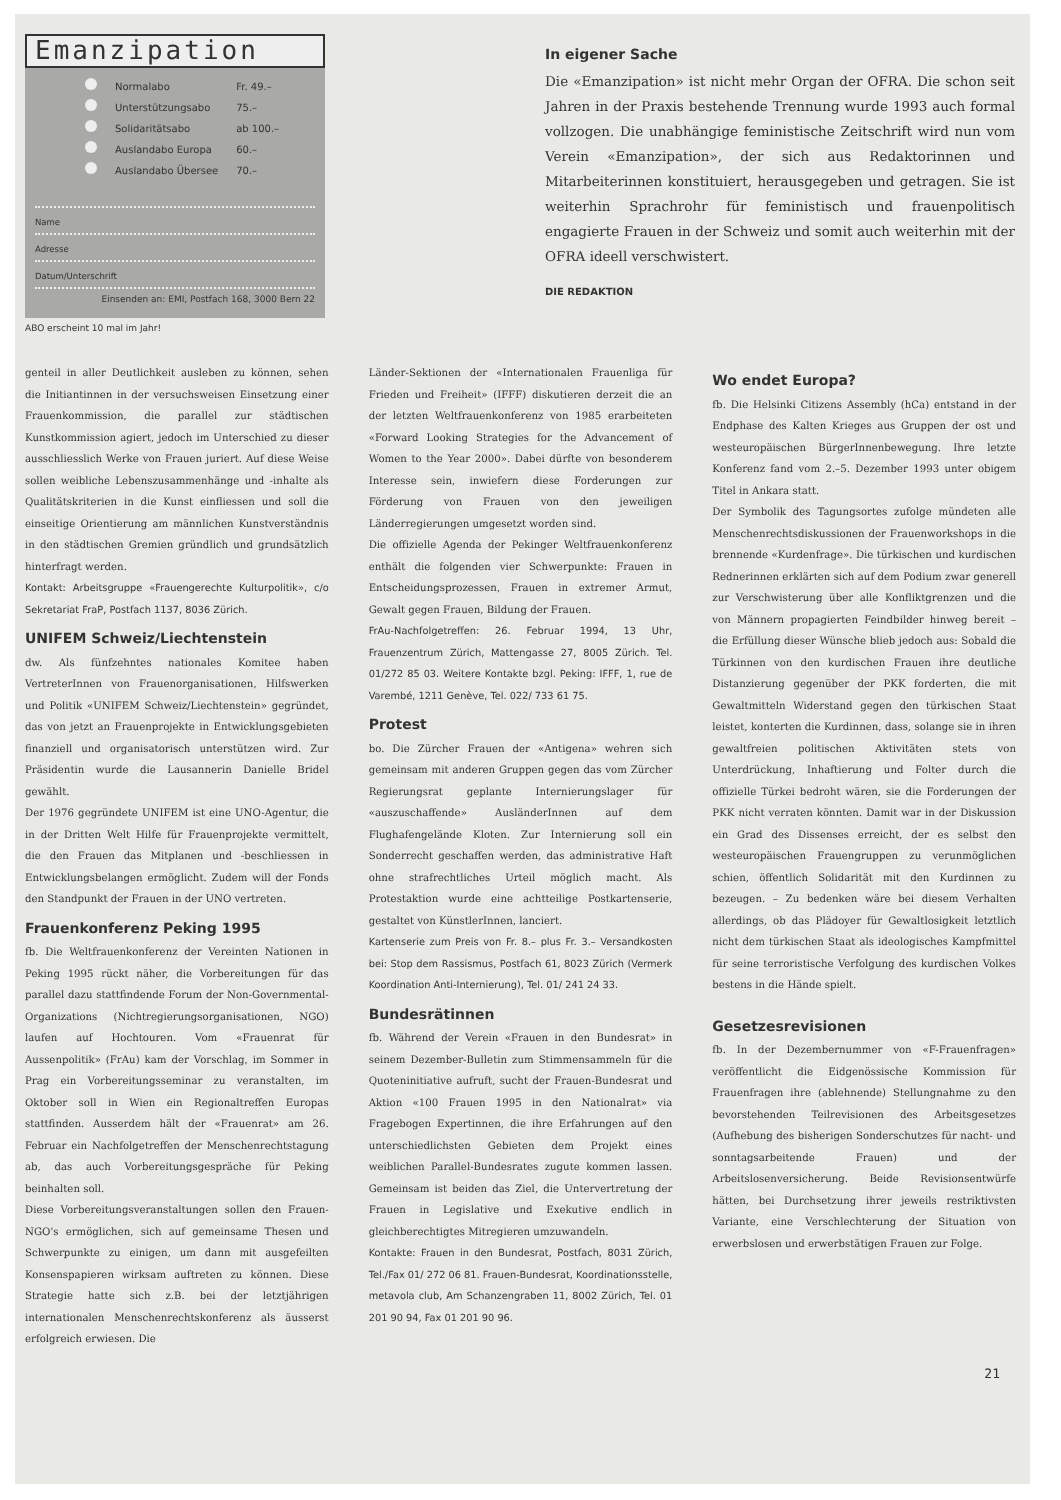Emanzipation
| | Normalabo | Fr. 49.– |
| | Unterstützungsabo | 75.– |
| | Solidaritätsabo | ab 100.– |
| | Auslandabo Europa | 60.– |
| | Auslandabo Übersee | 70.– |
Name
Adresse
Datum/Unterschrift
Einsenden an: EMI, Postfach 168, 3000 Bern 22
ABO erscheint 10 mal im Jahr!
In eigener Sache
Die «Emanzipation» ist nicht mehr Organ der OFRA. Die schon seit Jahren in der Praxis bestehende Trennung wurde 1993 auch formal vollzogen. Die unabhängige feministische Zeitschrift wird nun vom Verein «Emanzipation», der sich aus Redaktorinnen und Mitarbeiterinnen konstituiert, herausgegeben und getragen. Sie ist weiterhin Sprachrohr für feministisch und frauenpolitisch engagierte Frauen in der Schweiz und somit auch weiterhin mit der OFRA ideell verschwistert.
DIE REDAKTION
genteil in aller Deutlichkeit ausleben zu können, sehen die Initiantinnen in der versuchsweisen Einsetzung einer Frauenkommission, die parallel zur städtischen Kunstkommission agiert, jedoch im Unterschied zu dieser ausschliesslich Werke von Frauen juriert. Auf diese Weise sollen weibliche Lebenszusammenhänge und -inhalte als Qualitätskriterien in die Kunst einfliessen und soll die einseitige Orientierung am männlichen Kunstverständnis in den städtischen Gremien gründlich und grundsätzlich hinterfragt werden.
Kontakt: Arbeitsgruppe «Frauengerechte Kulturpolitik», c/o Sekretariat FraP, Postfach 1137, 8036 Zürich.
UNIFEM Schweiz/Liechtenstein
dw. Als fünfzehntes nationales Komitee haben VertreterInnen von Frauenorganisationen, Hilfswerken und Politik «UNIFEM Schweiz/Liechtenstein» gegründet, das von jetzt an Frauenprojekte in Entwicklungsgebieten finanziell und organisatorisch unterstützen wird. Zur Präsidentin wurde die Lausannerin Danielle Bridel gewählt.
Der 1976 gegründete UNIFEM ist eine UNO-Agentur, die in der Dritten Welt Hilfe für Frauenprojekte vermittelt, die den Frauen das Mitplanen und -beschliessen in Entwicklungsbelangen ermöglicht. Zudem will der Fonds den Standpunkt der Frauen in der UNO vertreten.
Frauenkonferenz Peking 1995
fb. Die Weltfrauenkonferenz der Vereinten Nationen in Peking 1995 rückt näher, die Vorbereitungen für das parallel dazu stattfindende Forum der Non-Governmental-Organizations (Nichtregierungsorganisationen, NGO) laufen auf Hochtouren. Vom «Frauenrat für Aussenpolitik» (FrAu) kam der Vorschlag, im Sommer in Prag ein Vorbereitungsseminar zu veranstalten, im Oktober soll in Wien ein Regionaltreffen Europas stattfinden. Ausserdem hält der «Frauenrat» am 26. Februar ein Nachfolgetreffen der Menschenrechtstagung ab, das auch Vorbereitungsgespräche für Peking beinhalten soll.
Diese Vorbereitungsveranstaltungen sollen den Frauen-NGO's ermöglichen, sich auf gemeinsame Thesen und Schwerpunkte zu einigen, um dann mit ausgefeilten Konsenspapieren wirksam auftreten zu können. Diese Strategie hatte sich z.B. bei der letztjährigen internationalen Menschenrechtskonferenz als äusserst erfolgreich erwiesen. Die
Länder-Sektionen der «Internationalen Frauenliga für Frieden und Freiheit» (IFFF) diskutieren derzeit die an der letzten Weltfrauenkonferenz von 1985 erarbeiteten «Forward Looking Strategies for the Advancement of Women to the Year 2000». Dabei dürfte von besonderem Interesse sein, inwiefern diese Forderungen zur Förderung von Frauen von den jeweiligen Länderregierungen umgesetzt worden sind.
Die offizielle Agenda der Pekinger Weltfrauenkonferenz enthält die folgenden vier Schwerpunkte: Frauen in Entscheidungsprozessen, Frauen in extremer Armut, Gewalt gegen Frauen, Bildung der Frauen.
FrAu-Nachfolgetreffen: 26. Februar 1994, 13 Uhr, Frauenzentrum Zürich, Mattengasse 27, 8005 Zürich. Tel. 01/272 85 03. Weitere Kontakte bzgl. Peking: IFFF, 1, rue de Varembé, 1211 Genève, Tel. 022/ 733 61 75.
Protest
bo. Die Zürcher Frauen der «Antigena» wehren sich gemeinsam mit anderen Gruppen gegen das vom Zürcher Regierungsrat geplante Internierungslager für «auszuschaffende» AusländerInnen auf dem Flughafengelände Kloten. Zur Internierung soll ein Sonderrecht geschaffen werden, das administrative Haft ohne strafrechtliches Urteil möglich macht. Als Protestaktion wurde eine achtteilige Postkartenserie, gestaltet von KünstlerInnen, lanciert.
Kartenserie zum Preis von Fr. 8.– plus Fr. 3.– Versandkosten bei: Stop dem Rassismus, Postfach 61, 8023 Zürich (Vermerk Koordination Anti-Internierung), Tel. 01/ 241 24 33.
Bundesrätinnen
fb. Während der Verein «Frauen in den Bundesrat» in seinem Dezember-Bulletin zum Stimmensammeln für die Quoteninitiative aufruft, sucht der Frauen-Bundesrat und Aktion «100 Frauen 1995 in den Nationalrat» via Fragebogen Expertinnen, die ihre Erfahrungen auf den unterschiedlichsten Gebieten dem Projekt eines weiblichen Parallel-Bundesrates zugute kommen lassen. Gemeinsam ist beiden das Ziel, die Untervertretung der Frauen in Legislative und Exekutive endlich in gleichberechtigtes Mitregieren umzuwandeln.
Kontakte: Frauen in den Bundesrat, Postfach, 8031 Zürich, Tel./Fax 01/ 272 06 81. Frauen-Bundesrat, Koordinationsstelle, metavola club, Am Schanzengraben 11, 8002 Zürich, Tel. 01 201 90 94, Fax 01 201 90 96.
Wo endet Europa?
fb. Die Helsinki Citizens Assembly (hCa) entstand in der Endphase des Kalten Krieges aus Gruppen der ost und westeuropäischen BürgerInnenbewegung. Ihre letzte Konferenz fand vom 2.–5. Dezember 1993 unter obigem Titel in Ankara statt.
Der Symbolik des Tagungsortes zufolge mündeten alle Menschenrechtsdiskussionen der Frauenworkshops in die brennende «Kurdenfrage». Die türkischen und kurdischen Rednerinnen erklärten sich auf dem Podium zwar generell zur Verschwisterung über alle Konfliktgrenzen und die von Männern propagierten Feindbilder hinweg bereit – die Erfüllung dieser Wünsche blieb jedoch aus: Sobald die Türkinnen von den kurdischen Frauen ihre deutliche Distanzierung gegenüber der PKK forderten, die mit Gewaltmitteln Widerstand gegen den türkischen Staat leistet, konterten die Kurdinnen, dass, solange sie in ihren gewaltfreien politischen Aktivitäten stets von Unterdrückung, Inhaftierung und Folter durch die offizielle Türkei bedroht wären, sie die Forderungen der PKK nicht verraten könnten. Damit war in der Diskussion ein Grad des Dissenses erreicht, der es selbst den westeuropäischen Frauengruppen zu verunmöglichen schien, öffentlich Solidarität mit den Kurdinnen zu bezeugen. – Zu bedenken wäre bei diesem Verhalten allerdings, ob das Plädoyer für Gewaltlosigkeit letztlich nicht dem türkischen Staat als ideologisches Kampfmittel für seine terroristische Verfolgung des kurdischen Volkes bestens in die Hände spielt.
Gesetzesrevisionen
fb. In der Dezembernummer von «F-Frauenfragen» veröffentlicht die Eidgenössische Kommission für Frauenfragen ihre (ablehnende) Stellungnahme zu den bevorstehenden Teilrevisionen des Arbeitsgesetzes (Aufhebung des bisherigen Sonderschutzes für nacht- und sonntagsarbeitende Frauen) und der Arbeitslosenversicherung. Beide Revisionsentwürfe hätten, bei Durchsetzung ihrer jeweils restriktivsten Variante, eine Verschlechterung der Situation von erwerbslosen und erwerbstätigen Frauen zur Folge.
21